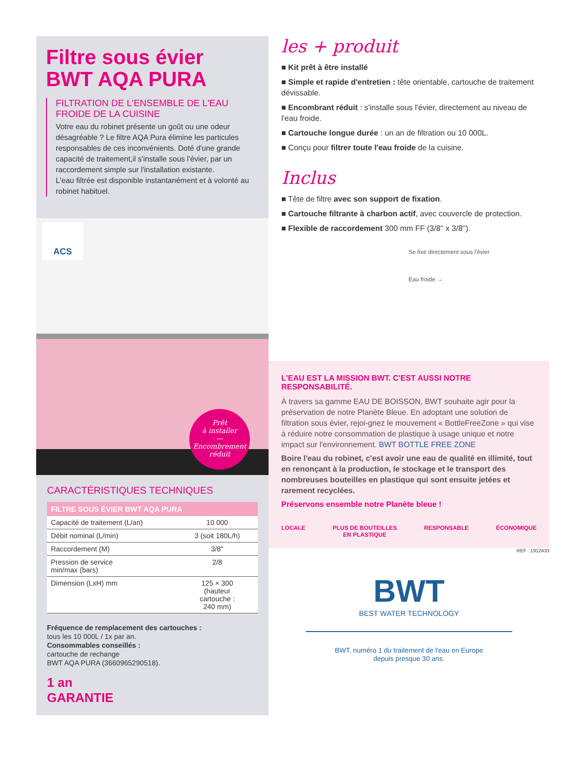Filtre sous évier
BWT AQA PURA
FILTRATION DE L'ENSEMBLE DE L'EAU FROIDE DE LA CUISINE
Votre eau du robinet présente un goût ou une odeur désagréable ? Le filtre AQA Pura élimine les particules responsables de ces inconvénients. Doté d'une grande capacité de traitement,il s'installe sous l'évier, par un raccordement simple sur l'installation existante.
L'eau filtrée est disponible instantanément et à volonté au robinet habituel.
ACS
Prêt
à installer
—
Encombrement réduit
CARACTÉRISTIQUES TECHNIQUES
| FILTRE SOUS ÉVIER BWT AQA PURA | |
| --- | --- |
| Capacité de traitement (L/an) | 10 000 |
| Débit nominal (L/min) | 3 (soit 180L/h) |
| Raccordement (M) | 3/8'' |
| Pression de service min/max (bars) | 2/8 |
| Dimension (LxH) mm | 125 × 300 (hauteur cartouche : 240 mm) |
Fréquence de remplacement des cartouches :
tous les 10 000L / 1x par an.
Consommables conseillés :
cartouche de rechange
BWT AQA PURA (3660965290518).
1 an
GARANTIE
les + produit
■ Kit prêt à être installé
■ Simple et rapide d'entretien : tête orientable, cartouche de traitement dévissable.
■ Encombrant réduit : s'installe sous l'évier, directement au niveau de l'eau froide.
■ Cartouche longue durée : un an de filtration ou 10 000L.
■ Conçu pour filtrer toute l'eau froide de la cuisine.
Inclus
■ Tête de filtre avec son support de fixation.
■ Cartouche filtrante à charbon actif, avec couvercle de protection.
■ Flexible de raccordement 300 mm FF (3/8'' x 3/8'').
Se fixe directement sous l'évier
Eau froide →
L'EAU EST LA MISSION BWT. C'EST AUSSI NOTRE RESPONSABILITÉ.
À travers sa gamme EAU DE BOISSON, BWT souhaite agir pour la préservation de notre Planète Bleue. En adoptant une solution de filtration sous évier, rejoi-gnez le mouvement « BottleFreeZone » qui vise à réduire notre consommation de plastique à usage unique et notre impact sur l'environnement. BWT BOTTLE FREE ZONE
Boire l'eau du robinet, c'est avoir une eau de qualité en illimité, tout en renonçant à la production, le stockage et le transport des nombreuses bouteilles en plastique qui sont ensuite jetées et rarement recyclées.
Préservons ensemble notre Planète bleue !
LOCALE PLUS DE BOUTEILLES
EN PLASTIQUE RESPONSABLE ÉCONOMIQUE
REF : 1912433
BWT
BEST WATER TECHNOLOGY
BWT, numéro 1 du traitement de l'eau en Europe
depuis presque 30 ans.